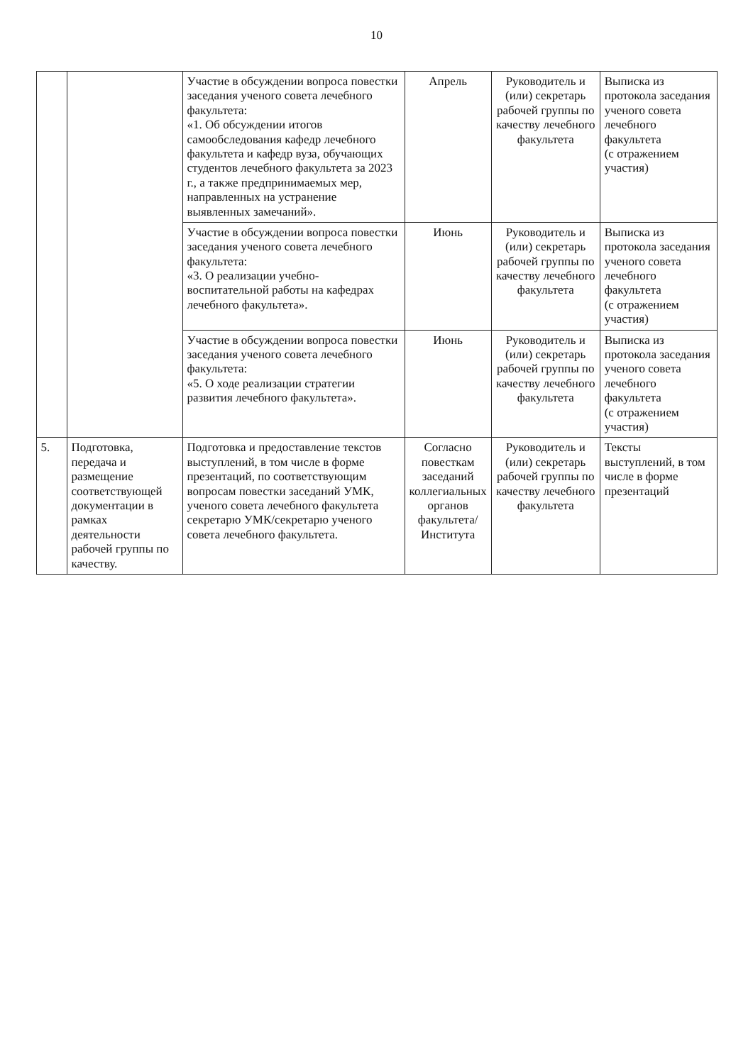10
| | | Участие в обсуждении вопроса повестки заседания ученого совета лечебного факультета: «1. Об обсуждении итогов самообследования кафедр лечебного факультета и кафедр вуза, обучающих студентов лечебного факультета за 2023 г., а также предпринимаемых мер, направленных на устранение выявленных замечаний». | Апрель | Руководитель и (или) секретарь рабочей группы по качеству лечебного факультета | Выписка из протокола заседания ученого совета лечебного факультета (с отражением участия) |
| | | Участие в обсуждении вопроса повестки заседания ученого совета лечебного факультета: «3. О реализации учебно-воспитательной работы на кафедрах лечебного факультета». | Июнь | Руководитель и (или) секретарь рабочей группы по качеству лечебного факультета | Выписка из протокола заседания ученого совета лечебного факультета (с отражением участия) |
| | | Участие в обсуждении вопроса повестки заседания ученого совета лечебного факультета: «5. О ходе реализации стратегии развития лечебного факультета». | Июнь | Руководитель и (или) секретарь рабочей группы по качеству лечебного факультета | Выписка из протокола заседания ученого совета лечебного факультета (с отражением участия) |
| 5. | Подготовка, передача и размещение соответствующей документации в рамках деятельности рабочей группы по качеству. | Подготовка и предоставление текстов выступлений, в том числе в форме презентаций, по соответствующим вопросам повестки заседаний УМК, ученого совета лечебного факультета секретарю УМК/секретарю ученого совета лечебного факультета. | Согласно повесткам заседаний коллегиальных органов факультета/ Института | Руководитель и (или) секретарь рабочей группы по качеству лечебного факультета | Тексты выступлений, в том числе в форме презентаций |